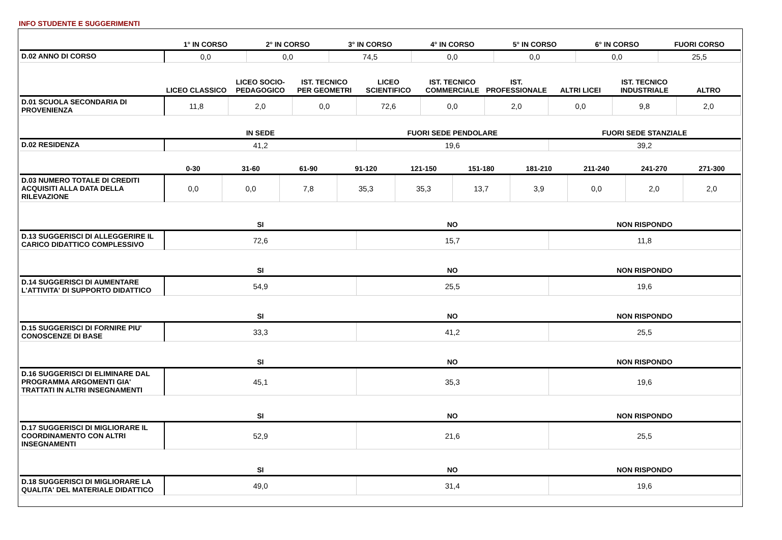INFO STUDENTE E SUGGERIMENTI
| | 1° IN CORSO | 2° IN CORSO | 3° IN CORSO | 4° IN CORSO | 5° IN CORSO | 6° IN CORSO | FUORI CORSO |
| --- | --- | --- | --- | --- | --- | --- | --- |
| D.02 ANNO DI CORSO | 0,0 | 0,0 | 74,5 | 0,0 | 0,0 | 0,0 | 25,5 |
| | LICEO CLASSICO | LICEO SOCIO-PEDAGOGICO | IST. TECNICO PER GEOMETRI | LICEO SCIENTIFICO | IST. TECNICO COMMERCIALE | IST. PROFESSIONALE | ALTRI LICEI | IST. TECNICO INDUSTRIALE | ALTRO |
| --- | --- | --- | --- | --- | --- | --- | --- | --- | --- |
| D.01 SCUOLA SECONDARIA DI PROVENIENZA | 11,8 | 2,0 | 0,0 | 72,6 | 0,0 | 2,0 | 0,0 | 9,8 | 2,0 |
| | IN SEDE | FUORI SEDE PENDOLARE | FUORI SEDE STANZIALE |
| --- | --- | --- | --- |
| D.02 RESIDENZA | 41,2 | 19,6 | 39,2 |
| | 0-30 | 31-60 | 61-90 | 91-120 | 121-150 | 151-180 | 181-210 | 211-240 | 241-270 | 271-300 |
| --- | --- | --- | --- | --- | --- | --- | --- | --- | --- | --- |
| D.03 NUMERO TOTALE DI CREDITI ACQUISITI ALLA DATA DELLA RILEVAZIONE | 0,0 | 0,0 | 7,8 | 35,3 | 35,3 | 13,7 | 3,9 | 0,0 | 2,0 | 2,0 |
| | SI | NO | NON RISPONDO |
| --- | --- | --- | --- |
| D.13 SUGGERISCI DI ALLEGGERIRE IL CARICO DIDATTICO COMPLESSIVO | 72,6 | 15,7 | 11,8 |
| | SI | NO | NON RISPONDO |
| --- | --- | --- | --- |
| D.14 SUGGERISCI DI AUMENTARE L'ATTIVITA' DI SUPPORTO DIDATTICO | 54,9 | 25,5 | 19,6 |
| | SI | NO | NON RISPONDO |
| --- | --- | --- | --- |
| D.15 SUGGERISCI DI FORNIRE PIU' CONOSCENZE DI BASE | 33,3 | 41,2 | 25,5 |
| | SI | NO | NON RISPONDO |
| --- | --- | --- | --- |
| D.16 SUGGERISCI DI ELIMINARE DAL PROGRAMMA ARGOMENTI GIA' TRATTATI IN ALTRI INSEGNAMENTI | 45,1 | 35,3 | 19,6 |
| | SI | NO | NON RISPONDO |
| --- | --- | --- | --- |
| D.17 SUGGERISCI DI MIGLIORARE IL COORDINAMENTO CON ALTRI INSEGNAMENTI | 52,9 | 21,6 | 25,5 |
| | SI | NO | NON RISPONDO |
| --- | --- | --- | --- |
| D.18 SUGGERISCI DI MIGLIORARE LA QUALITA' DEL MATERIALE DIDATTICO | 49,0 | 31,4 | 19,6 |